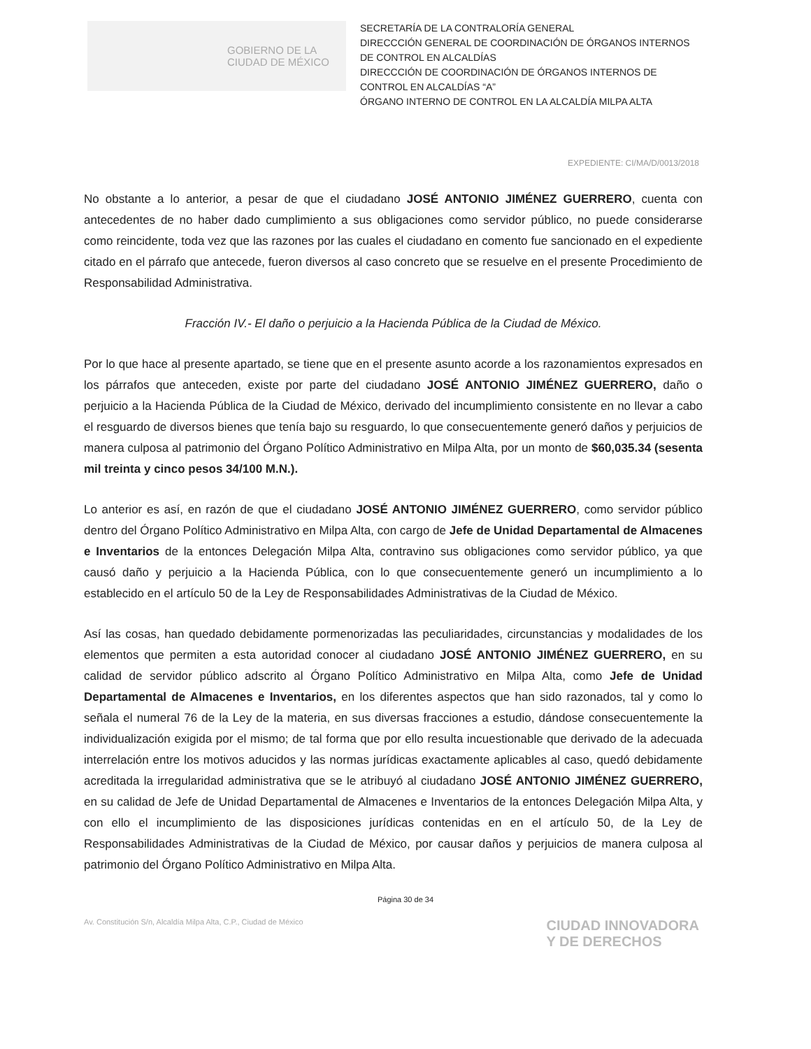GOBIERNO DE LA
CIUDAD DE MÉXICO
SECRETARÍA DE LA CONTRALORÍA GENERAL
DIRECCCIÓN GENERAL DE COORDINACIÓN DE ÓRGANOS INTERNOS DE CONTROL EN ALCALDÍAS
DIRECCCIÓN DE COORDINACIÓN DE ÓRGANOS INTERNOS DE CONTROL EN ALCALDÍAS “A”
ÓRGANO INTERNO DE CONTROL EN LA ALCALDÍA MILPA ALTA
EXPEDIENTE: CI/MA/D/0013/2018
No obstante a lo anterior, a pesar de que el ciudadano JOSÉ ANTONIO JIMÉNEZ GUERRERO, cuenta con antecedentes de no haber dado cumplimiento a sus obligaciones como servidor público, no puede considerarse como reincidente, toda vez que las razones por las cuales el ciudadano en comento fue sancionado en el expediente citado en el párrafo que antecede, fueron diversos al caso concreto que se resuelve en el presente Procedimiento de Responsabilidad Administrativa.
Fracción IV.- El daño o perjuicio a la Hacienda Pública de la Ciudad de México.
Por lo que hace al presente apartado, se tiene que en el presente asunto acorde a los razonamientos expresados en los párrafos que anteceden, existe por parte del ciudadano JOSÉ ANTONIO JIMÉNEZ GUERRERO, daño o perjuicio a la Hacienda Pública de la Ciudad de México, derivado del incumplimiento consistente en no llevar a cabo el resguardo de diversos bienes que tenía bajo su resguardo, lo que consecuentemente generó daños y perjuicios de manera culposa al patrimonio del Órgano Político Administrativo en Milpa Alta, por un monto de $60,035.34 (sesenta mil treinta y cinco pesos 34/100 M.N.).
Lo anterior es así, en razón de que el ciudadano JOSÉ ANTONIO JIMÉNEZ GUERRERO, como servidor público dentro del Órgano Político Administrativo en Milpa Alta, con cargo de Jefe de Unidad Departamental de Almacenes e Inventarios de la entonces Delegación Milpa Alta, contravino sus obligaciones como servidor público, ya que causó daño y perjuicio a la Hacienda Pública, con lo que consecuentemente generó un incumplimiento a lo establecido en el artículo 50 de la Ley de Responsabilidades Administrativas de la Ciudad de México.
Así las cosas, han quedado debidamente pormenorizadas las peculiaridades, circunstancias y modalidades de los elementos que permiten a esta autoridad conocer al ciudadano JOSÉ ANTONIO JIMÉNEZ GUERRERO, en su calidad de servidor público adscrito al Órgano Político Administrativo en Milpa Alta, como Jefe de Unidad Departamental de Almacenes e Inventarios, en los diferentes aspectos que han sido razonados, tal y como lo señala el numeral 76 de la Ley de la materia, en sus diversas fracciones a estudio, dándose consecuentemente la individualización exigida por el mismo; de tal forma que por ello resulta incuestionable que derivado de la adecuada interrelación entre los motivos aducidos y las normas jurídicas exactamente aplicables al caso, quedó debidamente acreditada la irregularidad administrativa que se le atribuyó al ciudadano JOSÉ ANTONIO JIMÉNEZ GUERRERO, en su calidad de Jefe de Unidad Departamental de Almacenes e Inventarios de la entonces Delegación Milpa Alta, y con ello el incumplimiento de las disposiciones jurídicas contenidas en en el artículo 50, de la Ley de Responsabilidades Administrativas de la Ciudad de México, por causar daños y perjuicios de manera culposa al patrimonio del Órgano Político Administrativo en Milpa Alta.
Página 30 de 34
Av. Constitución S/n, Alcaldía Milpa Alta, C.P., Ciudad de México
CIUDAD INNOVADORA
Y DE DERECHOS